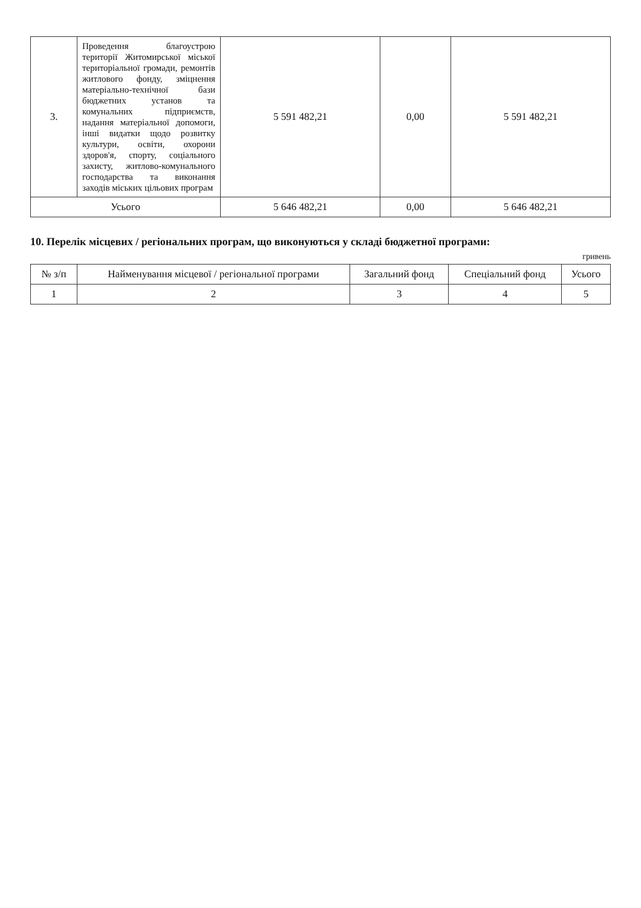| 3. | Проведення благоустрою території Житомирської міської територіальної громади, ремонтів житлового фонду, зміцнення матеріально-технічної бази бюджетних установ та комунальних підприємств, надання матеріальної допомоги, інші видатки щодо розвитку культури, освіти, охорони здоров'я, спорту, соціального захисту, житлово-комунального господарства та виконання заходів міських цільових програм | 5 591 482,21 | 0,00 | 5 591 482,21 |
| Усього | | 5 646 482,21 | 0,00 | 5 646 482,21 |
10. Перелік місцевих / регіональних програм, що виконуються у складі бюджетної програми:
гривень
| № з/п | Найменування місцевої / регіональної програми | Загальний фонд | Спеціальний фонд | Усього |
| --- | --- | --- | --- | --- |
| 1 | 2 | 3 | 4 | 5 |